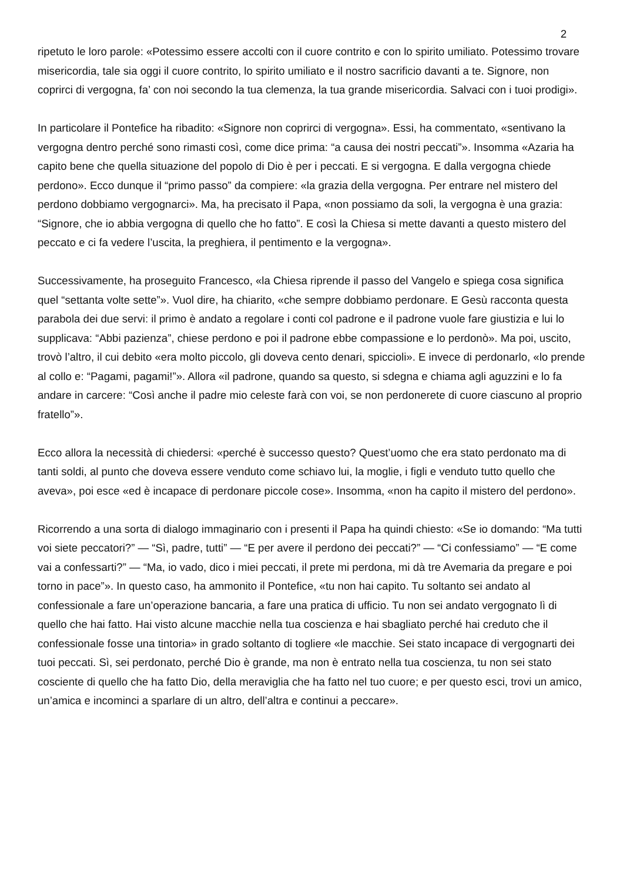2
ripetuto le loro parole: «Potessimo essere accolti con il cuore contrito e con lo spirito umiliato. Potessimo trovare misericordia, tale sia oggi il cuore contrito, lo spirito umiliato e il nostro sacrificio davanti a te. Signore, non coprirci di vergogna, fa’ con noi secondo la tua clemenza, la tua grande misericordia. Salvaci con i tuoi prodigi».
In particolare il Pontefice ha ribadito: «Signore non coprirci di vergogna». Essi, ha commentato, «sentivano la vergogna dentro perché sono rimasti così, come dice prima: “a causa dei nostri peccati”». Insomma «Azaria ha capito bene che quella situazione del popolo di Dio è per i peccati. E si vergogna. E dalla vergogna chiede perdono». Ecco dunque il “primo passo” da compiere: «la grazia della vergogna. Per entrare nel mistero del perdono dobbiamo vergognarci». Ma, ha precisato il Papa, «non possiamo da soli, la vergogna è una grazia: “Signore, che io abbia vergogna di quello che ho fatto”. E così la Chiesa si mette davanti a questo mistero del peccato e ci fa vedere l’uscita, la preghiera, il pentimento e la vergogna».
Successivamente, ha proseguito Francesco, «la Chiesa riprende il passo del Vangelo e spiega cosa significa quel “settanta volte sette”». Vuol dire, ha chiarito, «che sempre dobbiamo perdonare. E Gesù racconta questa parabola dei due servi: il primo è andato a regolare i conti col padrone e il padrone vuole fare giustizia e lui lo supplicava: “Abbi pazienza”, chiese perdono e poi il padrone ebbe compassione e lo perdonò». Ma poi, uscito, trovò l’altro, il cui debito «era molto piccolo, gli doveva cento denari, spiccioli». E invece di perdonarlo, «lo prende al collo e: “Pagami, pagami!”». Allora «il padrone, quando sa questo, si sdegna e chiama agli aguzzini e lo fa andare in carcere: “Così anche il padre mio celeste farà con voi, se non perdonerete di cuore ciascuno al proprio fratello”».
Ecco allora la necessità di chiedersi: «perché è successo questo? Quest’uomo che era stato perdonato ma di tanti soldi, al punto che doveva essere venduto come schiavo lui, la moglie, i figli e venduto tutto quello che aveva», poi esce «ed è incapace di perdonare piccole cose». Insomma, «non ha capito il mistero del perdono».
Ricorrendo a una sorta di dialogo immaginario con i presenti il Papa ha quindi chiesto: «Se io domando: “Ma tutti voi siete peccatori?” — “Sì, padre, tutti” — “E per avere il perdono dei peccati?” — “Ci confessiamo” — “E come vai a confessarti?” — “Ma, io vado, dico i miei peccati, il prete mi perdona, mi dà tre Avemaria da pregare e poi torno in pace”». In questo caso, ha ammonito il Pontefice, «tu non hai capito. Tu soltanto sei andato al confessionale a fare un’operazione bancaria, a fare una pratica di ufficio. Tu non sei andato vergognato lì di quello che hai fatto. Hai visto alcune macchie nella tua coscienza e hai sbagliato perché hai creduto che il confessionale fosse una tintoria» in grado soltanto di togliere «le macchie. Sei stato incapace di vergognarti dei tuoi peccati. Sì, sei perdonato, perché Dio è grande, ma non è entrato nella tua coscienza, tu non sei stato cosciente di quello che ha fatto Dio, della meraviglia che ha fatto nel tuo cuore; e per questo esci, trovi un amico, un’amica e incominci a sparlare di un altro, dell’altra e continui a peccare».